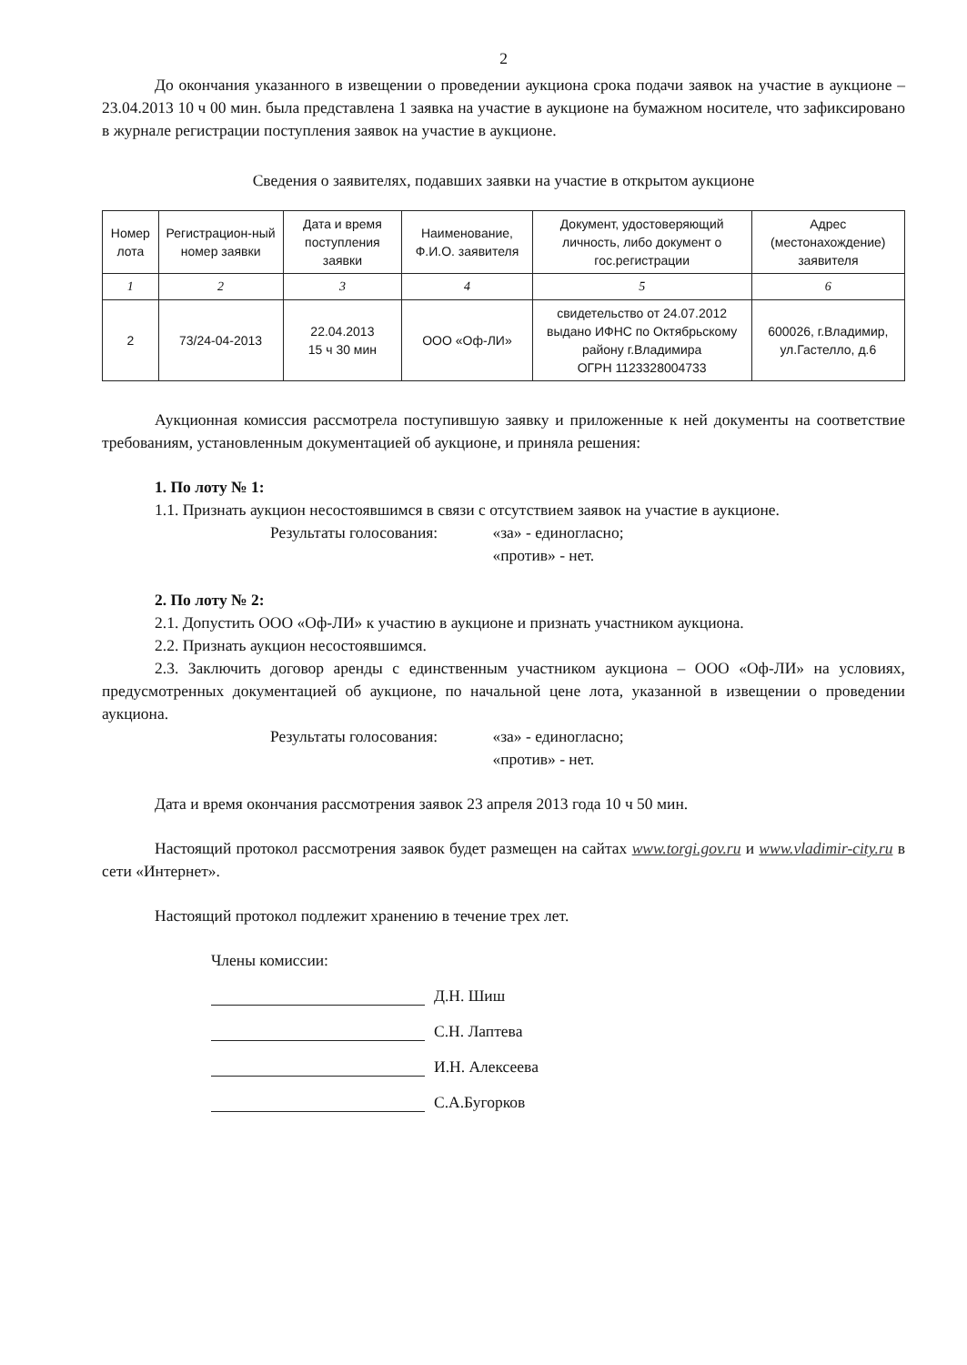2
До окончания указанного в извещении о проведении аукциона срока подачи заявок на участие в аукционе – 23.04.2013 10 ч 00 мин. была представлена 1 заявка на участие в аукционе на бумажном носителе, что зафиксировано в журнале регистрации поступления заявок на участие в аукционе.
Сведения о заявителях, подавших заявки на участие в открытом аукционе
| Номер лота | Регистрацион-ный номер заявки | Дата и время поступления заявки | Наименование, Ф.И.О. заявителя | Документ, удостоверяющий личность, либо документ о гос.регистрации | Адрес (местонахождение) заявителя |
| --- | --- | --- | --- | --- | --- |
| 1 | 2 | 3 | 4 | 5 | 6 |
| 2 | 73/24-04-2013 | 22.04.2013 15 ч 30 мин | ООО «Оф-ЛИ» | свидетельство от 24.07.2012 выдано ИФНС по Октябрьскому району г.Владимира ОГРН 1123328004733 | 600026, г.Владимир, ул.Гастелло, д.6 |
Аукционная комиссия рассмотрела поступившую заявку и приложенные к ней документы на соответствие требованиям, установленным документацией об аукционе, и приняла решения:
1. По лоту № 1:
1.1. Признать аукцион несостоявшимся в связи с отсутствием заявок на участие в аукционе.
Результаты голосования: «за» - единогласно;
«против» - нет.
2. По лоту № 2:
2.1. Допустить ООО «Оф-ЛИ» к участию в аукционе и признать участником аукциона.
2.2. Признать аукцион несостоявшимся.
2.3. Заключить договор аренды с единственным участником аукциона – ООО «Оф-ЛИ» на условиях, предусмотренных документацией об аукционе, по начальной цене лота, указанной в извещении о проведении аукциона.
Результаты голосования: «за» - единогласно;
«против» - нет.
Дата и время окончания рассмотрения заявок 23 апреля 2013 года 10 ч 50 мин.
Настоящий протокол рассмотрения заявок будет размещен на сайтах www.torgi.gov.ru и www.vladimir-city.ru в сети «Интернет».
Настоящий протокол подлежит хранению в течение трех лет.
Члены комиссии:
Д.Н. Шиш
С.Н. Лаптева
И.Н. Алексеева
С.А.Бугорков